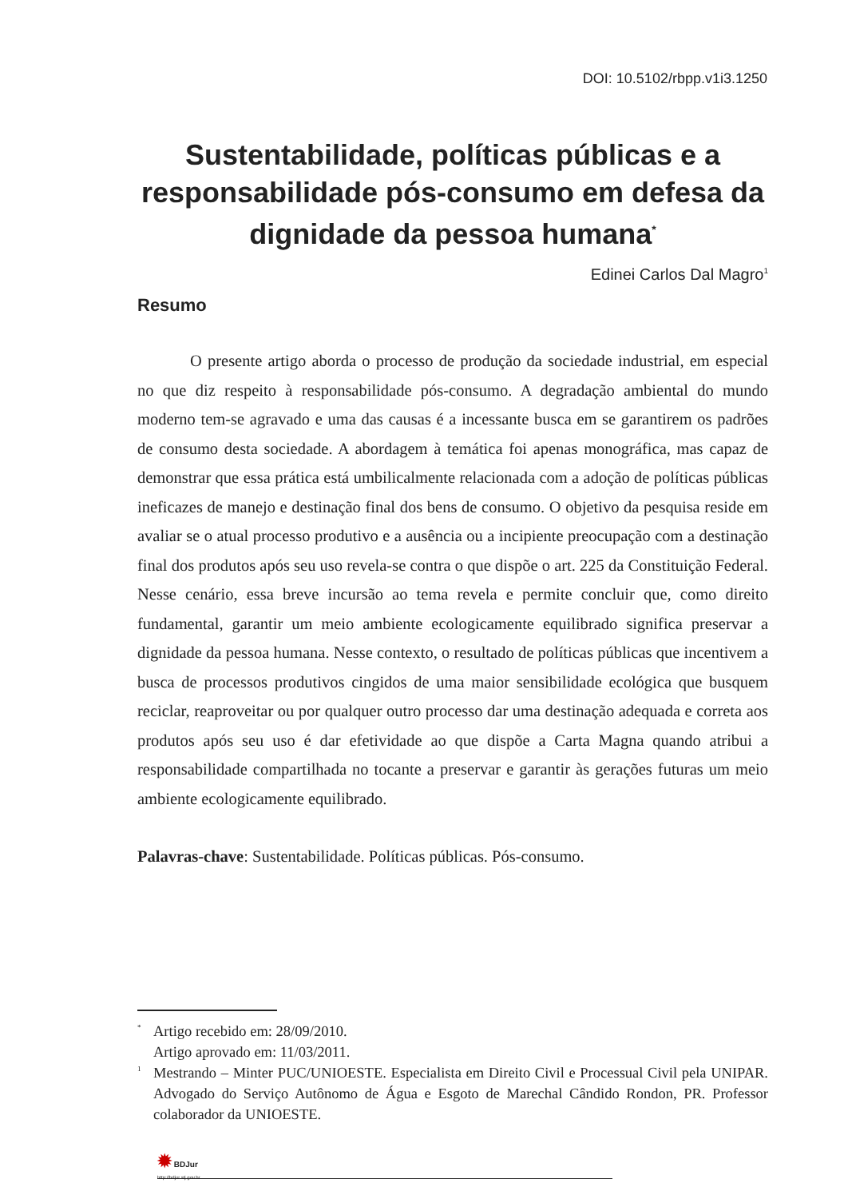DOI: 10.5102/rbpp.v1i3.1250
Sustentabilidade, políticas públicas e a responsabilidade pós-consumo em defesa da dignidade da pessoa humana<sup>*</sup>
Edinei Carlos Dal Magro<sup>1</sup>
Resumo
O presente artigo aborda o processo de produção da sociedade industrial, em especial no que diz respeito à responsabilidade pós-consumo. A degradação ambiental do mundo moderno tem-se agravado e uma das causas é a incessante busca em se garantirem os padrões de consumo desta sociedade. A abordagem à temática foi apenas monográfica, mas capaz de demonstrar que essa prática está umbilicalmente relacionada com a adoção de políticas públicas ineficazes de manejo e destinação final dos bens de consumo. O objetivo da pesquisa reside em avaliar se o atual processo produtivo e a ausência ou a incipiente preocupação com a destinação final dos produtos após seu uso revela-se contra o que dispõe o art. 225 da Constituição Federal. Nesse cenário, essa breve incursão ao tema revela e permite concluir que, como direito fundamental, garantir um meio ambiente ecologicamente equilibrado significa preservar a dignidade da pessoa humana. Nesse contexto, o resultado de políticas públicas que incentivem a busca de processos produtivos cingidos de uma maior sensibilidade ecológica que busquem reciclar, reaproveitar ou por qualquer outro processo dar uma destinação adequada e correta aos produtos após seu uso é dar efetividade ao que dispõe a Carta Magna quando atribui a responsabilidade compartilhada no tocante a preservar e garantir às gerações futuras um meio ambiente ecologicamente equilibrado.
Palavras-chave: Sustentabilidade. Políticas públicas. Pós-consumo.
<sup>*</sup> Artigo recebido em: 28/09/2010.
Artigo aprovado em: 11/03/2011.
<sup>1</sup> Mestrando – Minter PUC/UNIOESTE. Especialista em Direito Civil e Processual Civil pela UNIPAR. Advogado do Serviço Autônomo de Água e Esgoto de Marechal Cândido Rondon, PR. Professor colaborador da UNIOESTE.
✹ BDJur
http://bdjur.stj.gov.br